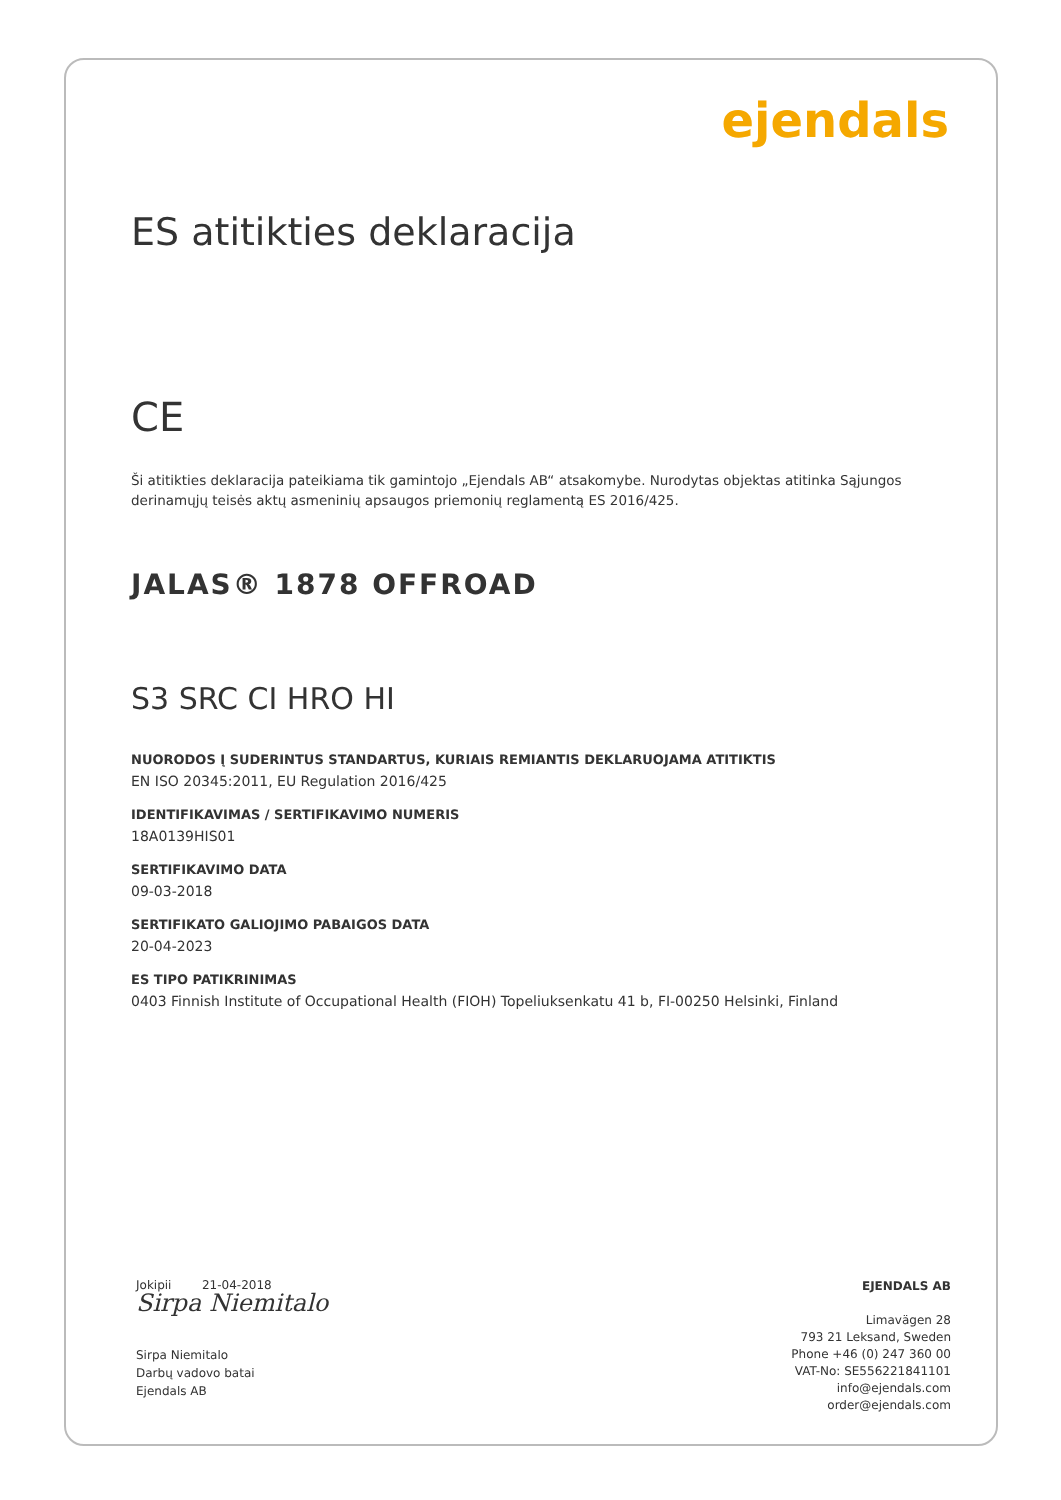ejendals
ES atitikties deklaracija
CE
Ši atitikties deklaracija pateikiama tik gamintojo „Ejendals AB“ atsakomybe. Nurodytas objektas atitinka Sąjungos derinamųjų teisės aktų asmeninių apsaugos priemonių reglamentą ES 2016/425.
JALAS® 1878 OFFROAD
S3 SRC CI HRO HI
NUORODOS Į SUDERINTUS STANDARTUS, KURIAIS REMIANTIS DEKLARUOJAMA ATITIKTIS
EN ISO 20345:2011, EU Regulation 2016/425
IDENTIFIKAVIMAS / SERTIFIKAVIMO NUMERIS
18A0139HIS01
SERTIFIKAVIMO DATA
09-03-2018
SERTIFIKATO GALIOJIMO PABAIGOS DATA
20-04-2023
ES TIPO PATIKRINIMAS
0403 Finnish Institute of Occupational Health (FIOH) Topeliuksenkatu 41 b, FI-00250 Helsinki, Finland
Jokipii 21-04-2018
Sirpa Niemitalo
Sirpa Niemitalo
Darbų vadovo batai
Ejendals AB
EJENDALS AB
Limavägen 28
793 21 Leksand, Sweden
Phone +46 (0) 247 360 00
VAT-No: SE556221841101
info@ejendals.com
order@ejendals.com